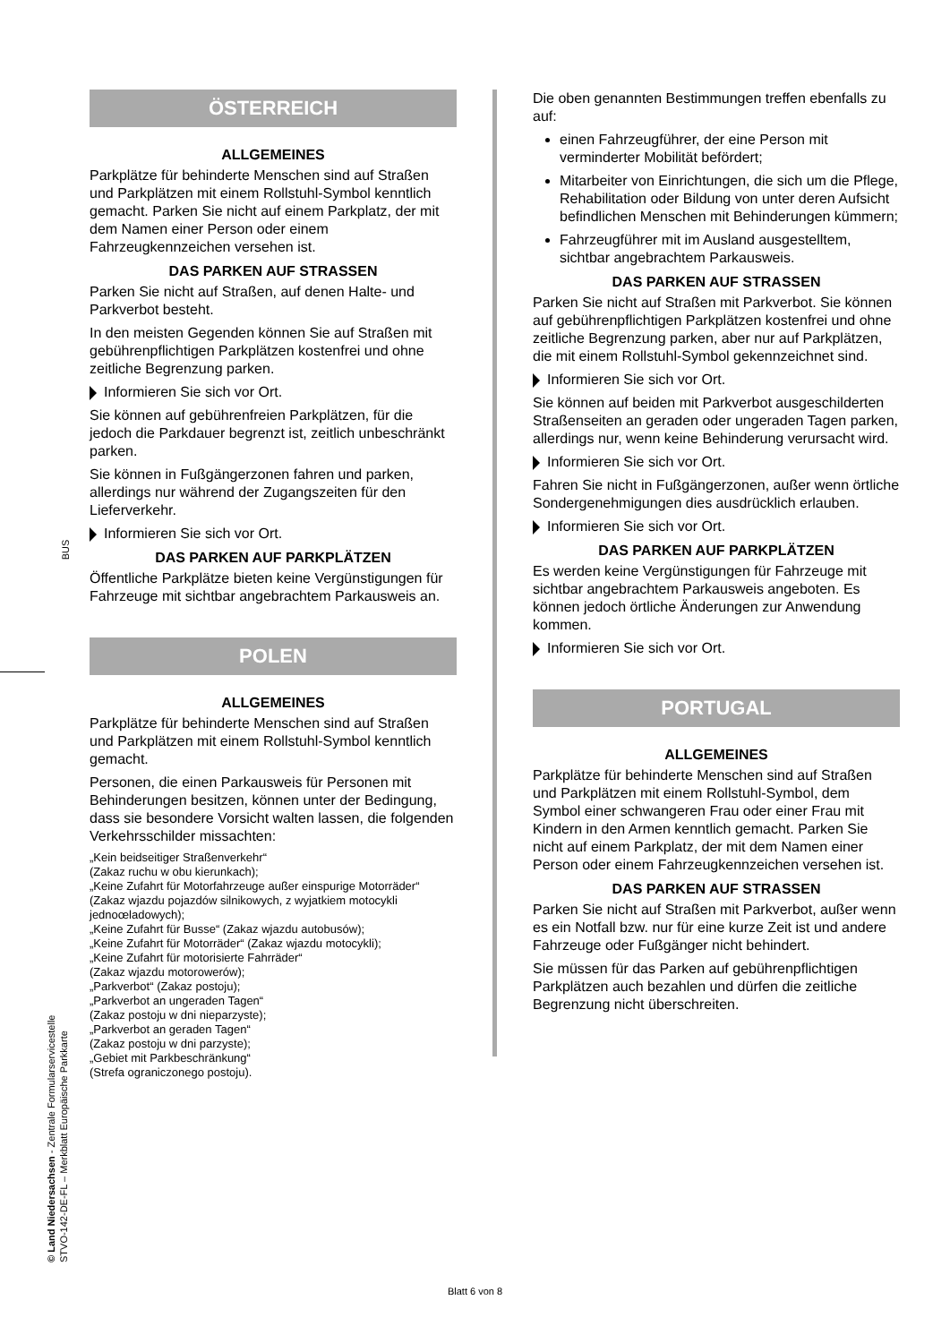BUS
© Land Niedersachsen - Zentrale Formularservicestelle
STVO-142-DE-FL – Merkblatt Europäische Parkkarte
ÖSTERREICH
ALLGEMEINES
Parkplätze für behinderte Menschen sind auf Straßen und Parkplätzen mit einem Rollstuhl-Symbol kenntlich gemacht. Parken Sie nicht auf einem Parkplatz, der mit dem Namen einer Person oder einem Fahrzeugkennzeichen versehen ist.
DAS PARKEN AUF STRASSEN
Parken Sie nicht auf Straßen, auf denen Halte- und Parkverbot besteht.
In den meisten Gegenden können Sie auf Straßen mit gebührenpflichtigen Parkplätzen kostenfrei und ohne zeitliche Begrenzung parken.
Informieren Sie sich vor Ort.
Sie können auf gebührenfreien Parkplätzen, für die jedoch die Parkdauer begrenzt ist, zeitlich unbeschränkt parken.
Sie können in Fußgängerzonen fahren und parken, allerdings nur während der Zugangszeiten für den Lieferverkehr.
Informieren Sie sich vor Ort.
DAS PARKEN AUF PARKPLÄTZEN
Öffentliche Parkplätze bieten keine Vergünstigungen für Fahrzeuge mit sichtbar angebrachtem Parkausweis an.
POLEN
ALLGEMEINES
Parkplätze für behinderte Menschen sind auf Straßen und Parkplätzen mit einem Rollstuhl-Symbol kenntlich gemacht.
Personen, die einen Parkausweis für Personen mit Behinderungen besitzen, können unter der Bedingung, dass sie besondere Vorsicht walten lassen, die folgenden Verkehrsschilder missachten:
„Kein beidseitiger Straßenverkehr“
(Zakaz ruchu w obu kierunkach);
„Keine Zufahrt für Motorfahrzeuge außer einspurige Motorräder“ (Zakaz wjazdu pojazdów silnikowych, z wyjatkiem motocykli jednoœladowych);
„Keine Zufahrt für Busse“ (Zakaz wjazdu autobusów);
„Keine Zufahrt für Motorräder“ (Zakaz wjazdu motocykli);
„Keine Zufahrt für motorisierte Fahrräder“
(Zakaz wjazdu motorowerów);
„Parkverbot“ (Zakaz postoju);
„Parkverbot an ungeraden Tagen“
(Zakaz postoju w dni nieparzyste);
„Parkverbot an geraden Tagen“
(Zakaz postoju w dni parzyste);
„Gebiet mit Parkbeschränkung“
(Strefa ograniczonego postoju).
Die oben genannten Bestimmungen treffen ebenfalls zu auf:
einen Fahrzeugführer, der eine Person mit verminderter Mobilität befördert;
Mitarbeiter von Einrichtungen, die sich um die Pflege, Rehabilitation oder Bildung von unter deren Aufsicht befindlichen Menschen mit Behinderungen kümmern;
Fahrzeugführer mit im Ausland ausgestelltem, sichtbar angebrachtem Parkausweis.
DAS PARKEN AUF STRASSEN
Parken Sie nicht auf Straßen mit Parkverbot. Sie können auf gebührenpflichtigen Parkplätzen kostenfrei und ohne zeitliche Begrenzung parken, aber nur auf Parkplätzen, die mit einem Rollstuhl-Symbol gekennzeichnet sind.
Informieren Sie sich vor Ort.
Sie können auf beiden mit Parkverbot ausgeschilderten Straßenseiten an geraden oder ungeraden Tagen parken, allerdings nur, wenn keine Behinderung verursacht wird.
Informieren Sie sich vor Ort.
Fahren Sie nicht in Fußgängerzonen, außer wenn örtliche Sondergenehmigungen dies ausdrücklich erlauben.
Informieren Sie sich vor Ort.
DAS PARKEN AUF PARKPLÄTZEN
Es werden keine Vergünstigungen für Fahrzeuge mit sichtbar angebrachtem Parkausweis angeboten. Es können jedoch örtliche Änderungen zur Anwendung kommen.
Informieren Sie sich vor Ort.
PORTUGAL
ALLGEMEINES
Parkplätze für behinderte Menschen sind auf Straßen und Parkplätzen mit einem Rollstuhl-Symbol, dem Symbol einer schwangeren Frau oder einer Frau mit Kindern in den Armen kenntlich gemacht. Parken Sie nicht auf einem Parkplatz, der mit dem Namen einer Person oder einem Fahrzeugkennzeichen versehen ist.
DAS PARKEN AUF STRASSEN
Parken Sie nicht auf Straßen mit Parkverbot, außer wenn es ein Notfall bzw. nur für eine kurze Zeit ist und andere Fahrzeuge oder Fußgänger nicht behindert.
Sie müssen für das Parken auf gebührenpflichtigen Parkplätzen auch bezahlen und dürfen die zeitliche Begrenzung nicht überschreiten.
Blatt 6 von 8